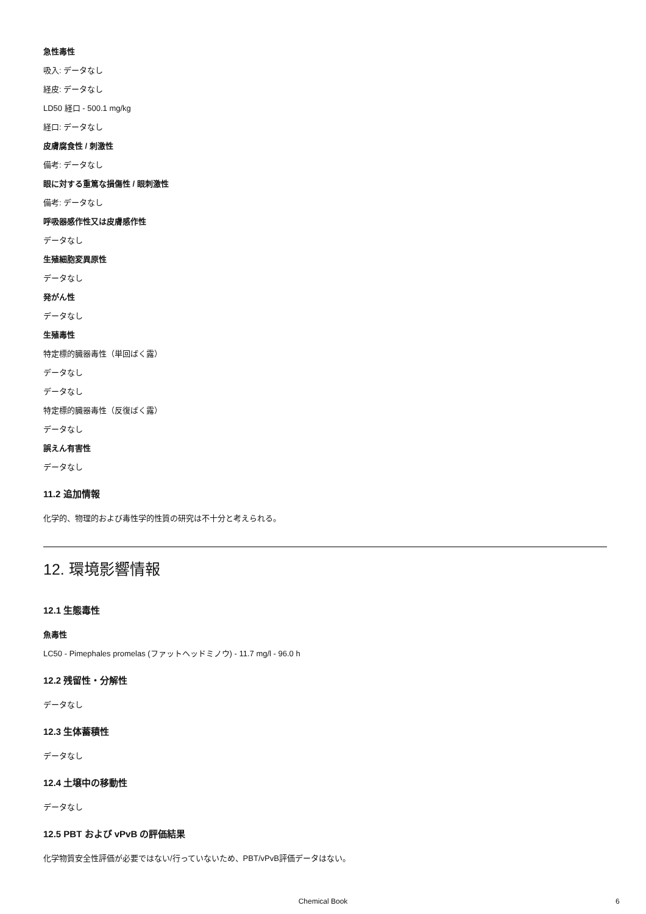急性毒性
吸入: データなし
経皮: データなし
LD50 経口 - 500.1 mg/kg
経口: データなし
皮膚腐食性 / 刺激性
備考: データなし
眼に対する重篤な損傷性 / 眼刺激性
備考: データなし
呼吸器感作性又は皮膚感作性
データなし
生殖細胞変異原性
データなし
発がん性
データなし
生殖毒性
特定標的臓器毒性（単回ばく露）
データなし
データなし
特定標的臓器毒性（反復ばく露）
データなし
誤えん有害性
データなし
11.2 追加情報
化学的、物理的および毒性学的性質の研究は不十分と考えられる。
12. 環境影響情報
12.1 生態毒性
魚毒性
LC50 - Pimephales promelas (ファットヘッドミノウ) - 11.7 mg/l - 96.0 h
12.2 残留性・分解性
データなし
12.3 生体蓄積性
データなし
12.4 土壌中の移動性
データなし
12.5 PBT および vPvB の評価結果
化学物質安全性評価が必要ではない/行っていないため、PBT/vPvB評価データはない。
Chemical Book 6